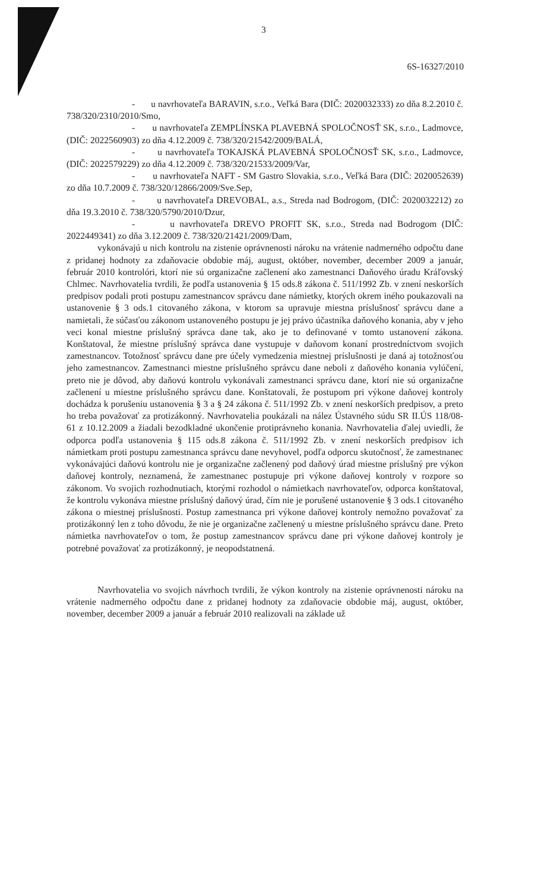3
6S-16327/2010
- u navrhovateľa BARAVIN, s.r.o., Veľká Bara (DIČ: 2020032333) zo dňa 8.2.2010 č. 738/320/2310/2010/Smo,
- u navrhovateľa ZEMPLÍNSKA PLAVEBNÁ SPOLOČNOSŤ SK, s.r.o., Ladmovce, (DIČ: 2022560903) zo dňa 4.12.2009 č. 738/320/21542/2009/BALÁ,
- u navrhovateľa TOKAJSKÁ PLAVEBNÁ SPOLOČNOSŤ SK, s.r.o., Ladmovce, (DIČ: 2022579229) zo dňa 4.12.2009 č. 738/320/21533/2009/Var,
- u navrhovateľa NAFT - SM Gastro Slovakia, s.r.o., Veľká Bara (DIČ: 2020052639) zo dňa 10.7.2009 č. 738/320/12866/2009/Sve.Sep,
- u navrhovateľa DREVOBAL, a.s., Streda nad Bodrogom, (DIČ: 2020032212) zo dňa 19.3.2010 č. 738/320/5790/2010/Dzur,
- u navrhovateľa DREVO PROFIT SK, s.r.o., Streda nad Bodrogom (DIČ: 2022449341) zo dňa 3.12.2009 č. 738/320/21421/2009/Dam,
vykonávajú u nich kontrolu na zistenie oprávnenosti nároku na vrátenie nadmerného odpočtu dane z pridanej hodnoty za zdaňovacie obdobie máj, august, október, november, december 2009 a január, február 2010 kontrolóri, ktorí nie sú organizačne začlenení ako zamestnanci Daňového úradu Kráľovský Chlmec. Navrhovatelia tvrdili, že podľa ustanovenia § 15 ods.8 zákona č. 511/1992 Zb. v znení neskorších predpisov podali proti postupu zamestnancov správcu dane námietky, ktorých okrem iného poukazovali na ustanovenie § 3 ods.1 citovaného zákona, v ktorom sa upravuje miestna príslušnosť správcu dane a namietali, že súčasťou zákonom ustanoveného postupu je jej právo účastníka daňového konania, aby v jeho veci konal miestne príslušný správca dane tak, ako je to definované v tomto ustanovení zákona. Konštatoval, že miestne príslušný správca dane vystupuje v daňovom konaní prostredníctvom svojich zamestnancov. Totožnosť správcu dane pre účely vymedzenia miestnej príslušnosti je daná aj totožnosťou jeho zamestnancov. Zamestnanci miestne príslušného správcu dane neboli z daňového konania vylúčení, preto nie je dôvod, aby daňovú kontrolu vykonávali zamestnanci správcu dane, ktorí nie sú organizačne začlenení u miestne príslušného správcu dane. Konštatovali, že postupom pri výkone daňovej kontroly dochádza k porušeniu ustanovenia § 3 a § 24 zákona č. 511/1992 Zb. v znení neskorších predpisov, a preto ho treba považovať za protizákonný. Navrhovatelia poukázali na nález Ústavného súdu SR II.ÚS 118/08-61 z 10.12.2009 a žiadali bezodkladné ukončenie protiprávneho konania. Navrhovatelia ďalej uviedli, že odporca podľa ustanovenia § 115 ods.8 zákona č. 511/1992 Zb. v znení neskorších predpisov ich námietkam proti postupu zamestnanca správcu dane nevyhovel, podľa odporcu skutočnosť, že zamestnanec vykonávajúci daňovú kontrolu nie je organizačne začlenený pod daňový úrad miestne príslušný pre výkon daňovej kontroly, neznamená, že zamestnanec postupuje pri výkone daňovej kontroly v rozpore so zákonom. Vo svojich rozhodnutiach, ktorými rozhodol o námietkach navrhovateľov, odporca konštatoval, že kontrolu vykonáva miestne príslušný daňový úrad, čím nie je porušené ustanovenie § 3 ods.1 citovaného zákona o miestnej príslušnosti. Postup zamestnanca pri výkone daňovej kontroly nemožno považovať za protizákonný len z toho dôvodu, že nie je organizačne začlenený u miestne príslušného správcu dane. Preto námietka navrhovateľov o tom, že postup zamestnancov správcu dane pri výkone daňovej kontroly je potrebné považovať za protizákonný, je neopodstatnená.
Navrhovatelia vo svojich návrhoch tvrdili, že výkon kontroly na zistenie oprávnenosti nároku na vrátenie nadmerného odpočtu dane z pridanej hodnoty za zdaňovacie obdobie máj, august, október, november, december 2009 a január a február 2010 realizovali na základe už